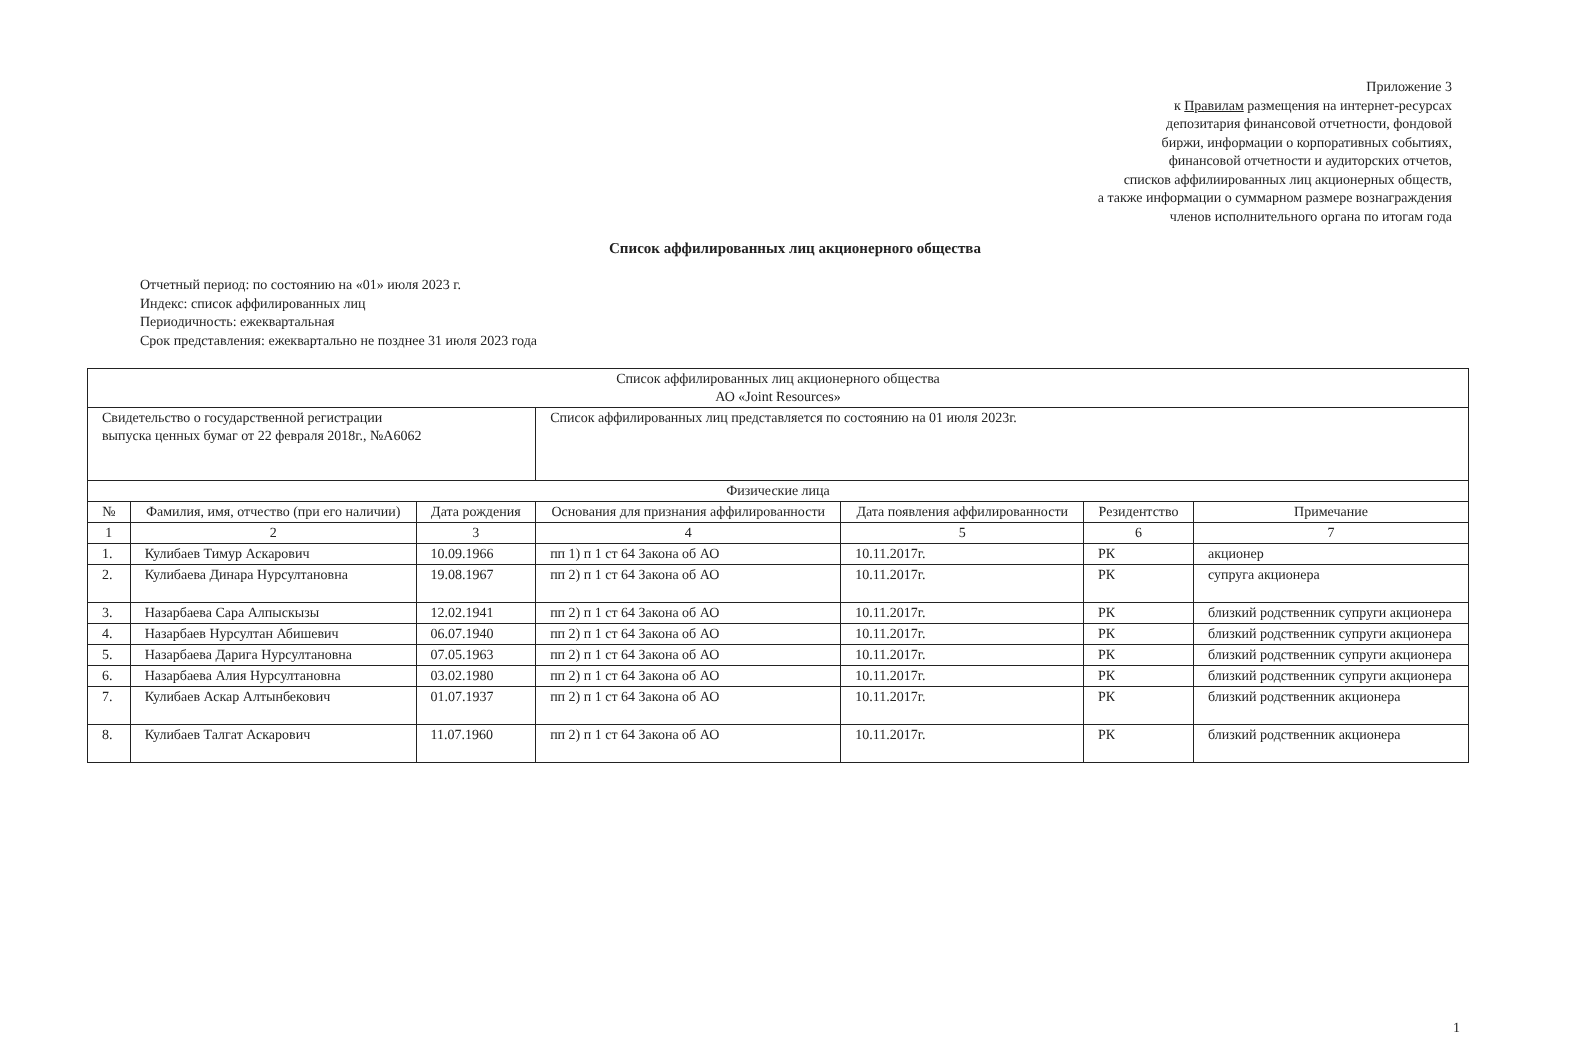Приложение 3
к Правилам размещения на интернет-ресурсах
депозитария финансовой отчетности, фондовой
биржи, информации о корпоративных событиях,
финансовой отчетности и аудиторских отчетов,
списков аффилиированных лиц акционерных обществ,
а также информации о суммарном размере вознаграждения
членов исполнительного органа по итогам года
Список аффилированных лиц акционерного общества
Отчетный период: по состоянию на «01» июля 2023 г.
Индекс: список аффилированных лиц
Периодичность: ежеквартальная
Срок представления: ежеквартально не позднее 31 июля 2023 года
| Список аффилированных лиц акционерного общества АО «Joint Resources» | | | | | | |
| Свидетельство о государственной регистрации выпуска ценных бумаг от 22 февраля 2018г., №А6062 | | | Список аффилированных лиц представляется по состоянию на 01 июля 2023г. | | | |
| Физические лица | | | | | | |
| № | Фамилия, имя, отчество (при его наличии) | Дата рождения | Основания для признания аффилированности | Дата появления аффилированности | Резидентство | Примечание |
| 1 | 2 | 3 | 4 | 5 | 6 | 7 |
| 1. | Кулибаев Тимур Аскарович | 10.09.1966 | пп 1) п 1 ст 64 Закона об АО | 10.11.2017г. | РК | акционер |
| 2. | Кулибаева Динара Нурсултановна | 19.08.1967 | пп 2) п 1 ст 64 Закона об АО | 10.11.2017г. | РК | супруга акционера |
| 3. | Назарбаева Сара Алпыскызы | 12.02.1941 | пп 2) п 1 ст 64 Закона об АО | 10.11.2017г. | РК | близкий родственник супруги акционера |
| 4. | Назарбаев Нурсултан Абишевич | 06.07.1940 | пп 2) п 1 ст 64 Закона об АО | 10.11.2017г. | РК | близкий родственник супруги акционера |
| 5. | Назарбаева Дарига Нурсултановна | 07.05.1963 | пп 2) п 1 ст 64 Закона об АО | 10.11.2017г. | РК | близкий родственник супруги акционера |
| 6. | Назарбаева Алия Нурсултановна | 03.02.1980 | пп 2) п 1 ст 64 Закона об АО | 10.11.2017г. | РК | близкий родственник супруги акционера |
| 7. | Кулибаев Аскар Алтынбекович | 01.07.1937 | пп 2) п 1 ст 64 Закона об АО | 10.11.2017г. | РК | близкий родственник акционера |
| 8. | Кулибаев Талгат Аскарович | 11.07.1960 | пп 2) п 1 ст 64 Закона об АО | 10.11.2017г. | РК | близкий родственник акционера |
1